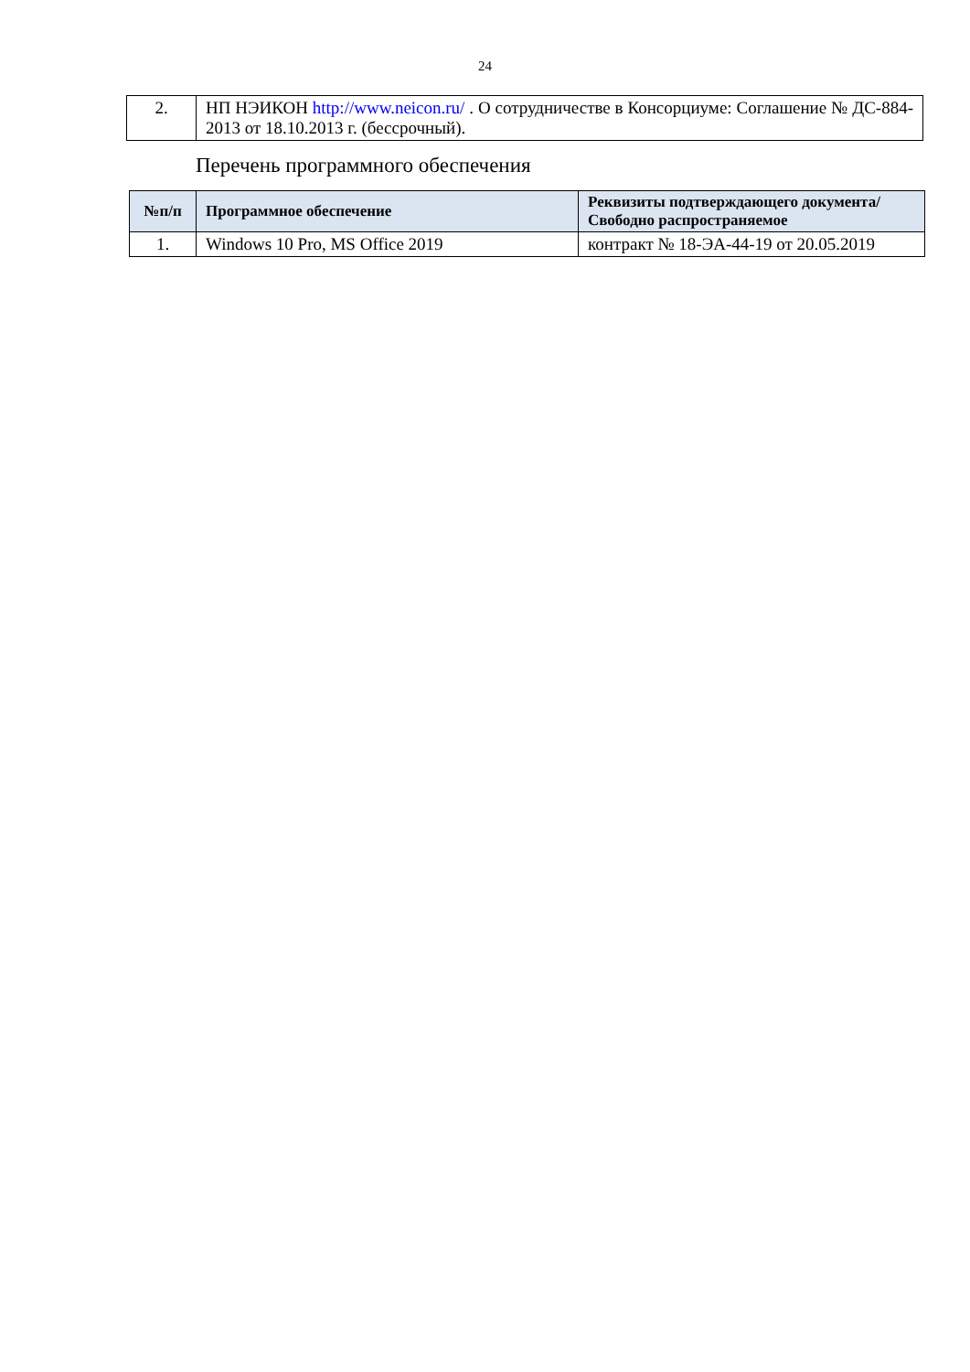24
| 2. | НП НЭИКОН http://www.neicon.ru/ . О сотрудничестве в Консорциуме: Соглашение № ДС-884-2013 от 18.10.2013 г. (бессрочный). |
Перечень программного обеспечения
| №п/п | Программное обеспечение | Реквизиты подтверждающего документа/ Свободно распространяемое |
| --- | --- | --- |
| 1. | Windows 10 Pro, MS Office 2019 | контракт № 18-ЭА-44-19 от 20.05.2019 |